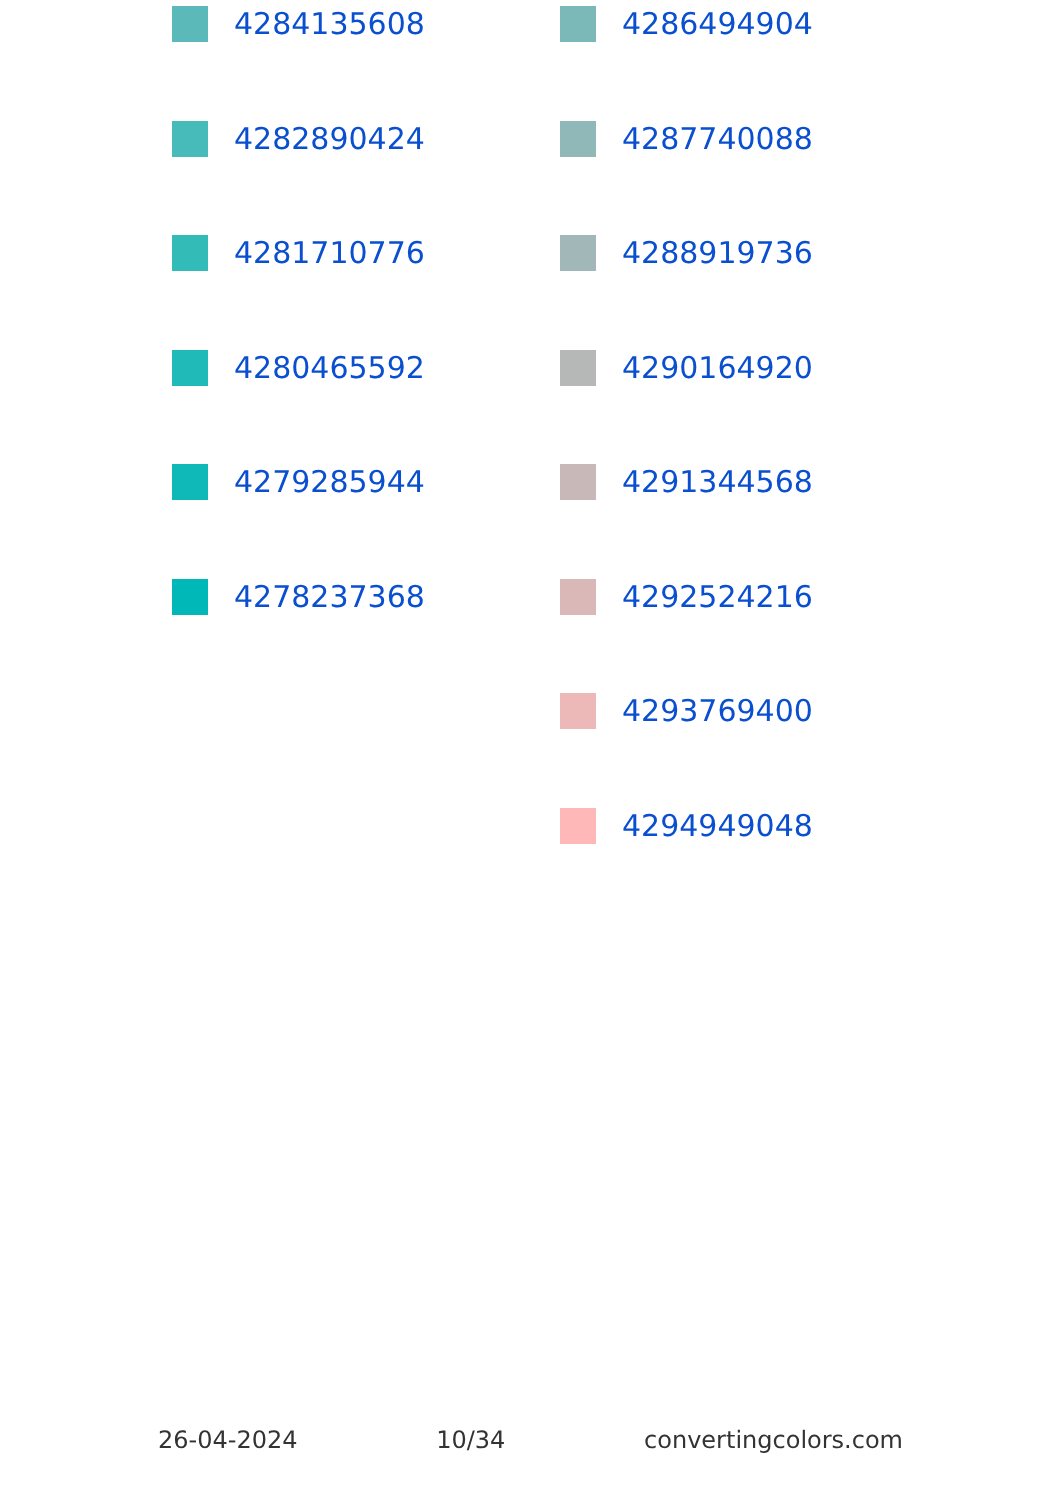4284135608
4282890424
4281710776
4280465592
4279285944
4278237368
4286494904
4287740088
4288919736
4290164920
4291344568
4292524216
4293769400
4294949048
26-04-2024 10/34 convertingcolors.com